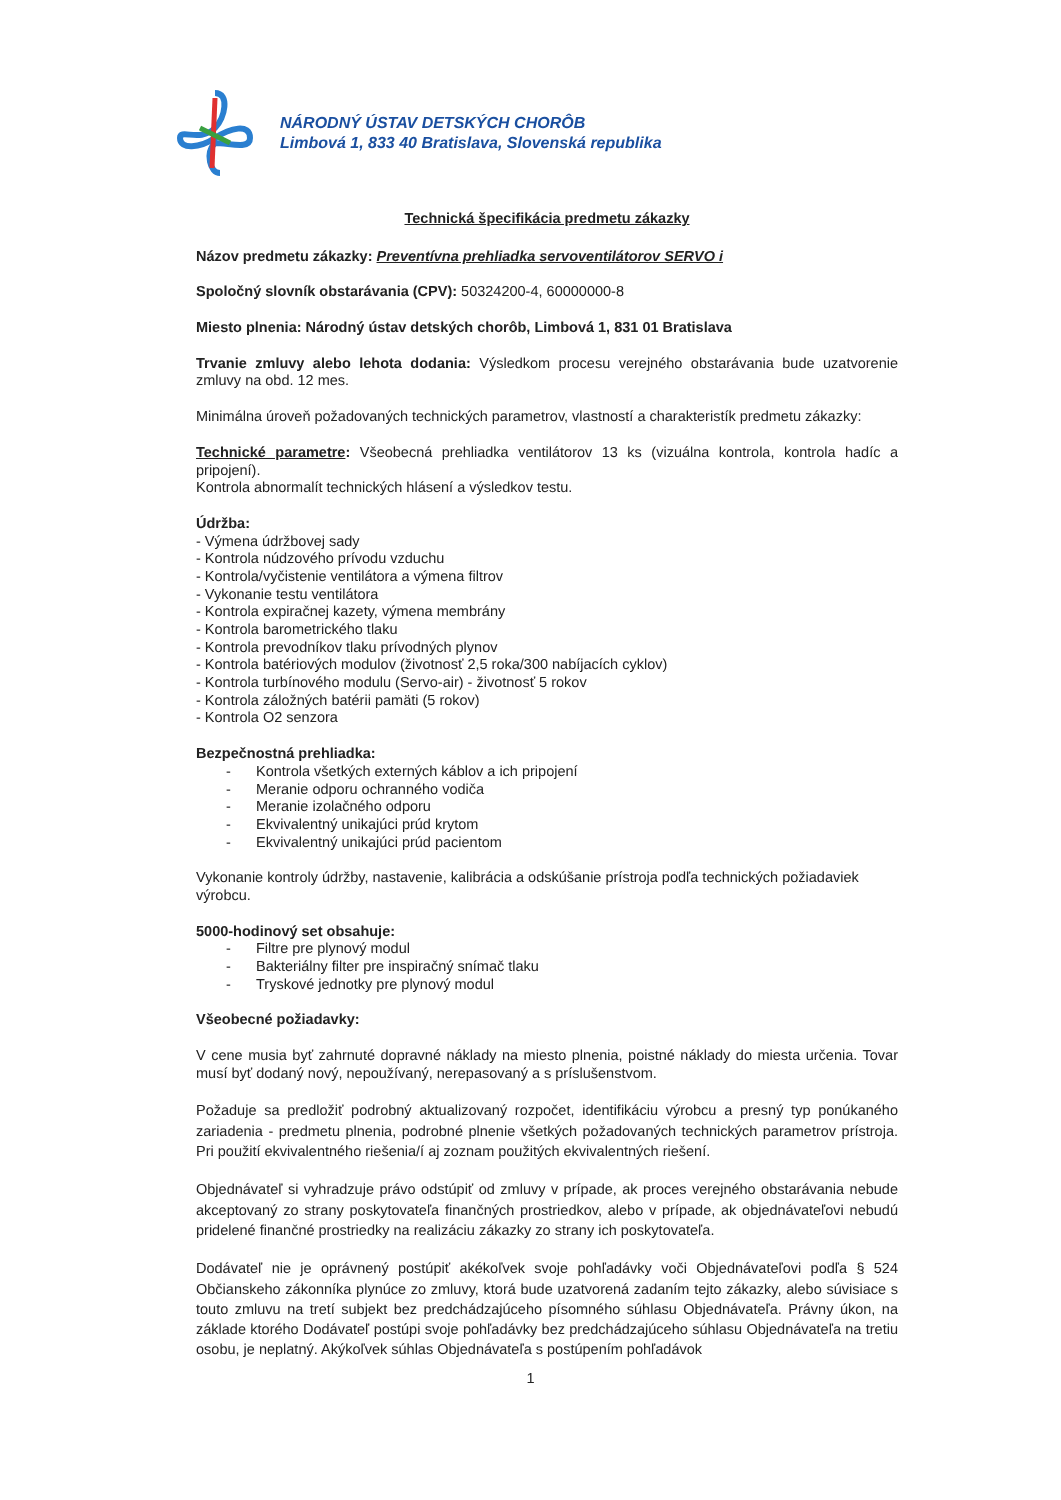NÁRODNÝ ÚSTAV DETSKÝCH CHORÔB
Limbová 1, 833 40 Bratislava, Slovenská republika
Technická špecifikácia predmetu zákazky
Názov predmetu zákazky: Preventívna prehliadka servoventilátorov SERVO i
Spoločný slovník obstarávania (CPV): 50324200-4, 60000000-8
Miesto plnenia: Národný ústav detských chorôb, Limbová 1, 831 01 Bratislava
Trvanie zmluvy alebo lehota dodania: Výsledkom procesu verejného obstarávania bude uzatvorenie zmluvy na obd. 12 mes.
Minimálna úroveň požadovaných technických parametrov, vlastností a charakteristík predmetu zákazky:
Technické parametre: Všeobecná prehliadka ventilátorov 13 ks (vizuálna kontrola, kontrola hadíc a pripojení).
Kontrola abnormalít technických hlásení a výsledkov testu.
Údržba:
- Výmena údržbovej sady
- Kontrola núdzového prívodu vzduchu
- Kontrola/vyčistenie ventilátora a výmena filtrov
- Vykonanie testu ventilátora
- Kontrola expiračnej kazety, výmena membrány
- Kontrola barometrického tlaku
- Kontrola prevodníkov tlaku prívodných plynov
- Kontrola batériových modulov (životnosť 2,5 roka/300 nabíjacích cyklov)
- Kontrola turbínového modulu (Servo-air) - životnosť 5 rokov
- Kontrola záložných batérii pamäti (5 rokov)
- Kontrola O2 senzora
Bezpečnostná prehliadka:
- Kontrola všetkých externých káblov a ich pripojení
- Meranie odporu ochranného vodiča
- Meranie izolačného odporu
- Ekvivalentný unikajúci prúd krytom
- Ekvivalentný unikajúci prúd pacientom
Vykonanie kontroly údržby, nastavenie, kalibrácia a odskúšanie prístroja podľa technických požiadaviek výrobcu.
5000-hodinový set obsahuje:
- Filtre pre plynový modul
- Bakteriálny filter pre inspiračný snímač tlaku
- Tryskové jednotky pre plynový modul
Všeobecné požiadavky:
V cene musia byť zahrnuté dopravné náklady na miesto plnenia, poistné náklady do miesta určenia. Tovar musí byť dodaný nový, nepoužívaný, nerepasovaný a s príslušenstvom.
Požaduje sa predložiť podrobný aktualizovaný rozpočet, identifikáciu výrobcu a presný typ ponúkaného zariadenia - predmetu plnenia, podrobné plnenie všetkých požadovaných technických parametrov prístroja. Pri použití ekvivalentného riešenia/í aj zoznam použitých ekvivalentných riešení.
Objednávateľ si vyhradzuje právo odstúpiť od zmluvy v prípade, ak proces verejného obstarávania nebude akceptovaný zo strany poskytovateľa finančných prostriedkov, alebo v prípade, ak objednávateľovi nebudú pridelené finančné prostriedky na realizáciu zákazky zo strany ich poskytovateľa.
Dodávateľ nie je oprávnený postúpiť akékoľvek svoje pohľadávky voči Objednávateľovi podľa § 524 Občianskeho zákonníka plynúce zo zmluvy, ktorá bude uzatvorená zadaním tejto zákazky, alebo súvisiace s touto zmluvu na tretí subjekt bez predchádzajúceho písomného súhlasu Objednávateľa. Právny úkon, na základe ktorého Dodávateľ postúpi svoje pohľadávky bez predchádzajúceho súhlasu Objednávateľa na tretiu osobu, je neplatný. Akýkoľvek súhlas Objednávateľa s postúpením pohľadávok
1